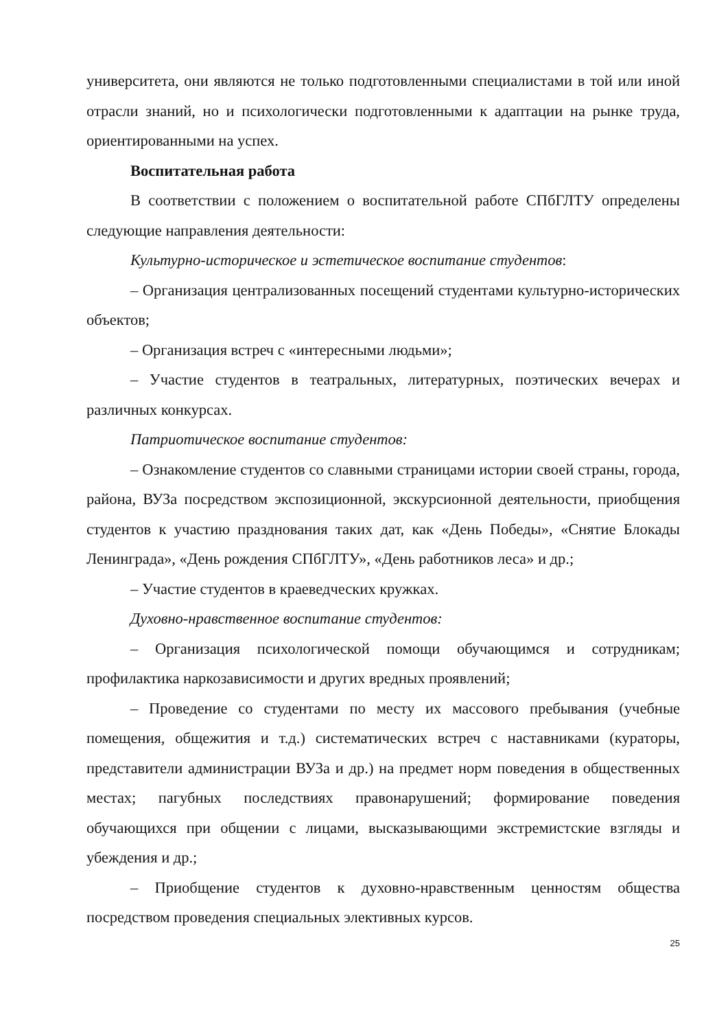университета, они являются не только подготовленными специалистами в той или иной отрасли знаний, но и психологически подготовленными к адаптации на рынке труда, ориентированными на успех.
Воспитательная работа
В соответствии с положением о воспитательной работе СПбГЛТУ определены следующие направления деятельности:
Культурно-историческое и эстетическое воспитание студентов:
– Организация централизованных посещений студентами культурно-исторических объектов;
– Организация встреч с «интересными людьми»;
– Участие студентов в театральных, литературных, поэтических вечерах и различных конкурсах.
Патриотическое воспитание студентов:
– Ознакомление студентов со славными страницами истории своей страны, города, района, ВУЗа посредством экспозиционной, экскурсионной деятельности, приобщения студентов к участию празднования таких дат, как «День Победы», «Снятие Блокады Ленинграда», «День рождения СПбГЛТУ», «День работников леса» и др.;
– Участие студентов в краеведческих кружках.
Духовно-нравственное воспитание студентов:
– Организация психологической помощи обучающимся и сотрудникам; профилактика наркозависимости и других вредных проявлений;
– Проведение со студентами по месту их массового пребывания (учебные помещения, общежития и т.д.) систематических встреч с наставниками (кураторы, представители администрации ВУЗа и др.) на предмет норм поведения в общественных местах; пагубных последствиях правонарушений; формирование поведения обучающихся при общении с лицами, высказывающими экстремистские взгляды и убеждения и др.;
– Приобщение студентов к духовно-нравственным ценностям общества посредством проведения специальных элективных курсов.
25